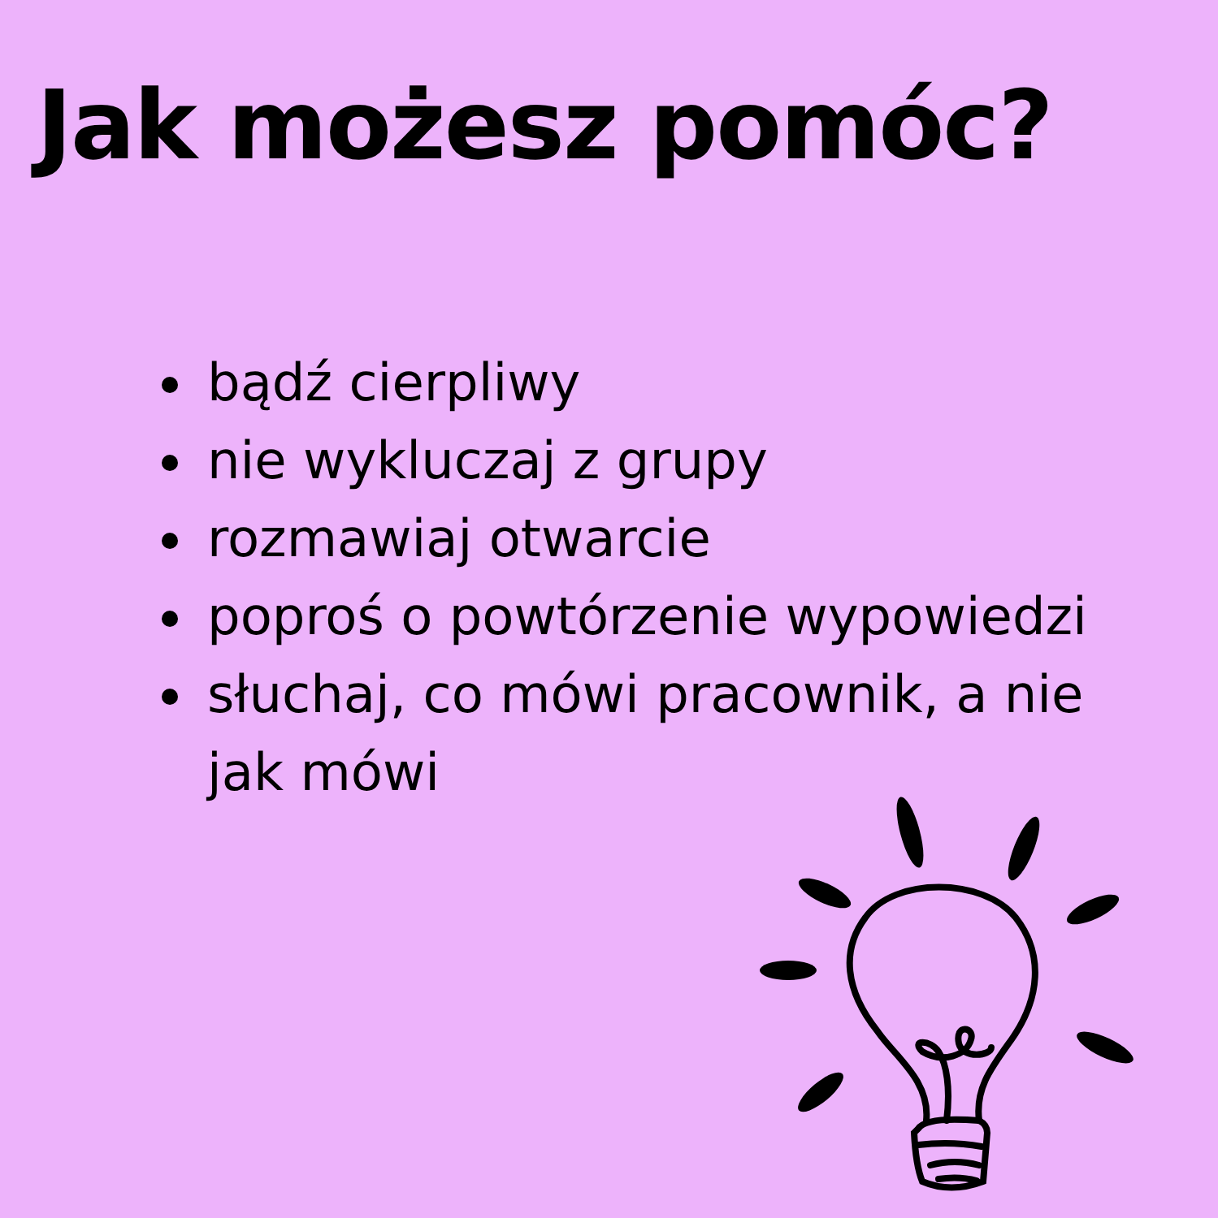Jak możesz pomóc?
bądź cierpliwy
nie wykluczaj z grupy
rozmawiaj otwarcie
poproś o powtórzenie wypowiedzi
słuchaj, co mówi pracownik, a nie jak mówi